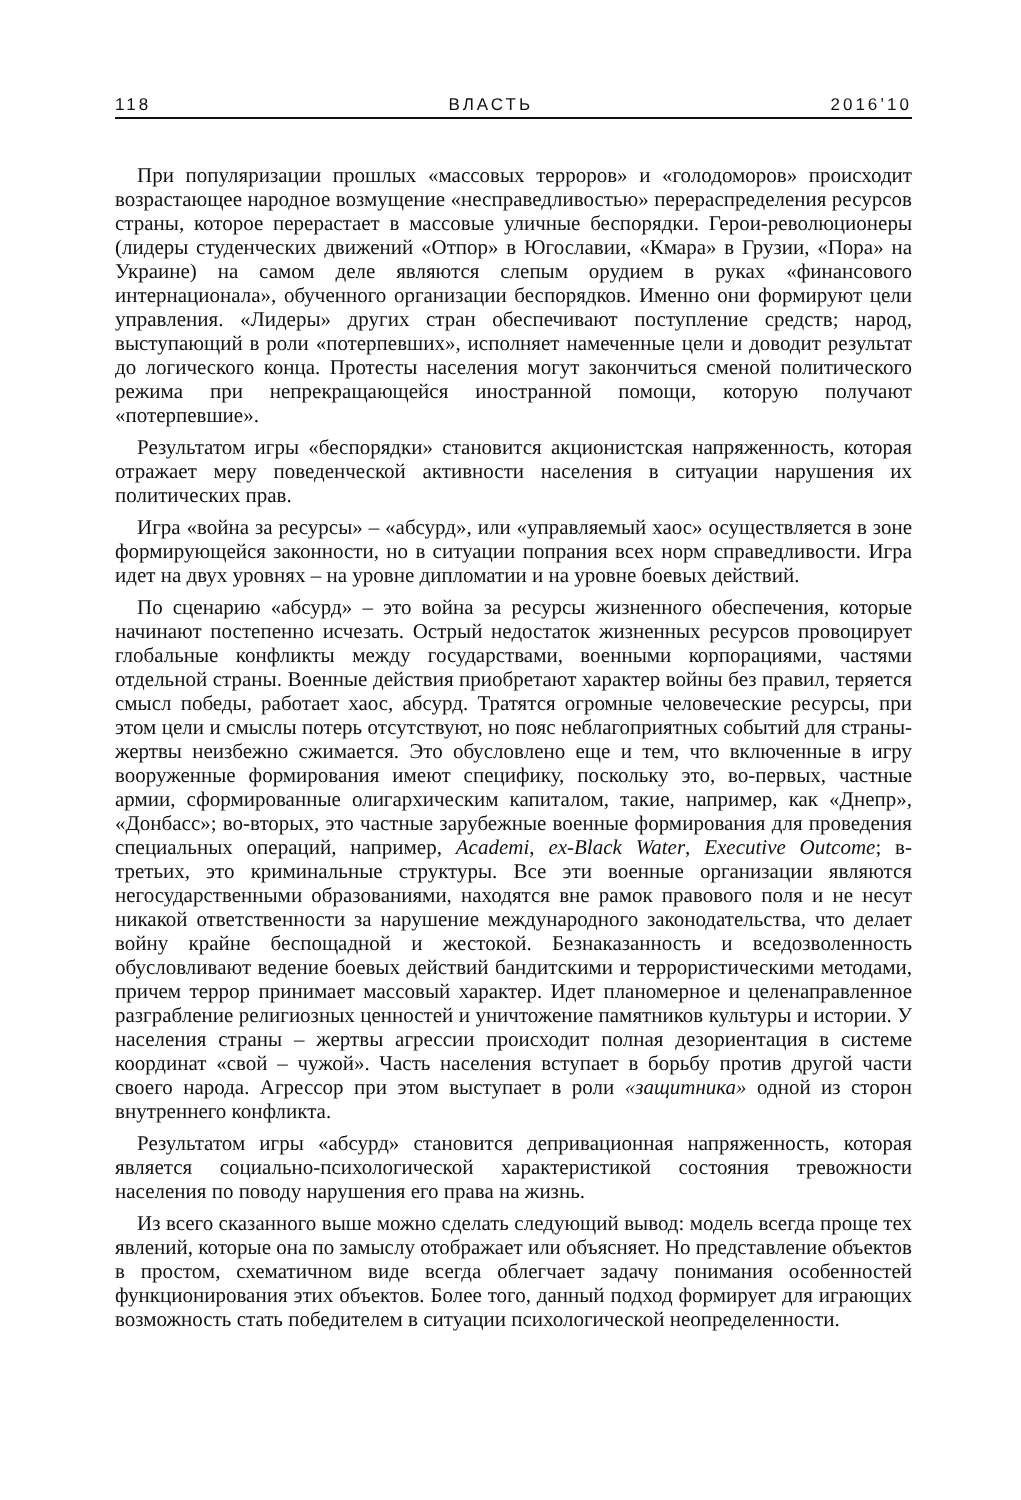118 ВЛАСТЬ 2016’10
При популяризации прошлых «массовых терроров» и «голодоморов» происходит возрастающее народное возмущение «несправедливостью» перераспределения ресурсов страны, которое перерастает в массовые уличные беспорядки. Герои-революционеры (лидеры студенческих движений «Отпор» в Югославии, «Кмара» в Грузии, «Пора» на Украине) на самом деле являются слепым орудием в руках «финансового интернационала», обученного организации беспорядков. Именно они формируют цели управления. «Лидеры» других стран обеспечивают поступление средств; народ, выступающий в роли «потерпевших», исполняет намеченные цели и доводит результат до логического конца. Протесты населения могут закончиться сменой политического режима при непрекращающейся иностранной помощи, которую получают «потерпевшие».
Результатом игры «беспорядки» становится акционистская напряженность, которая отражает меру поведенческой активности населения в ситуации нарушения их политических прав.
Игра «война за ресурсы» – «абсурд», или «управляемый хаос» осуществляется в зоне формирующейся законности, но в ситуации попрания всех норм справедливости. Игра идет на двух уровнях – на уровне дипломатии и на уровне боевых действий.
По сценарию «абсурд» – это война за ресурсы жизненного обеспечения, которые начинают постепенно исчезать. Острый недостаток жизненных ресурсов провоцирует глобальные конфликты между государствами, военными корпорациями, частями отдельной страны. Военные действия приобретают характер войны без правил, теряется смысл победы, работает хаос, абсурд. Тратятся огромные человеческие ресурсы, при этом цели и смыслы потерь отсутствуют, но пояс неблагоприятных событий для страны-жертвы неизбежно сжимается. Это обусловлено еще и тем, что включенные в игру вооруженные формирования имеют специфику, поскольку это, во-первых, частные армии, сформированные олигархическим капиталом, такие, например, как «Днепр», «Донбасс»; во-вторых, это частные зарубежные военные формирования для проведения специальных операций, например, Academi, ex-Black Water, Executive Outcome; в-третьих, это криминальные структуры. Все эти военные организации являются негосударственными образованиями, находятся вне рамок правового поля и не несут никакой ответственности за нарушение международного законодательства, что делает войну крайне беспощадной и жестокой. Безнаказанность и вседозволенность обусловливают ведение боевых действий бандитскими и террористическими методами, причем террор принимает массовый характер. Идет планомерное и целенаправленное разграбление религиозных ценностей и уничтожение памятников культуры и истории. У населения страны – жертвы агрессии происходит полная дезориентация в системе координат «свой – чужой». Часть населения вступает в борьбу против другой части своего народа. Агрессор при этом выступает в роли «защитника» одной из сторон внутреннего конфликта.
Результатом игры «абсурд» становится депривационная напряженность, которая является социально-психологической характеристикой состояния тревожности населения по поводу нарушения его права на жизнь.
Из всего сказанного выше можно сделать следующий вывод: модель всегда проще тех явлений, которые она по замыслу отображает или объясняет. Но представление объектов в простом, схематичном виде всегда облегчает задачу понимания особенностей функционирования этих объектов. Более того, данный подход формирует для играющих возможность стать победителем в ситуации психологической неопределенности.